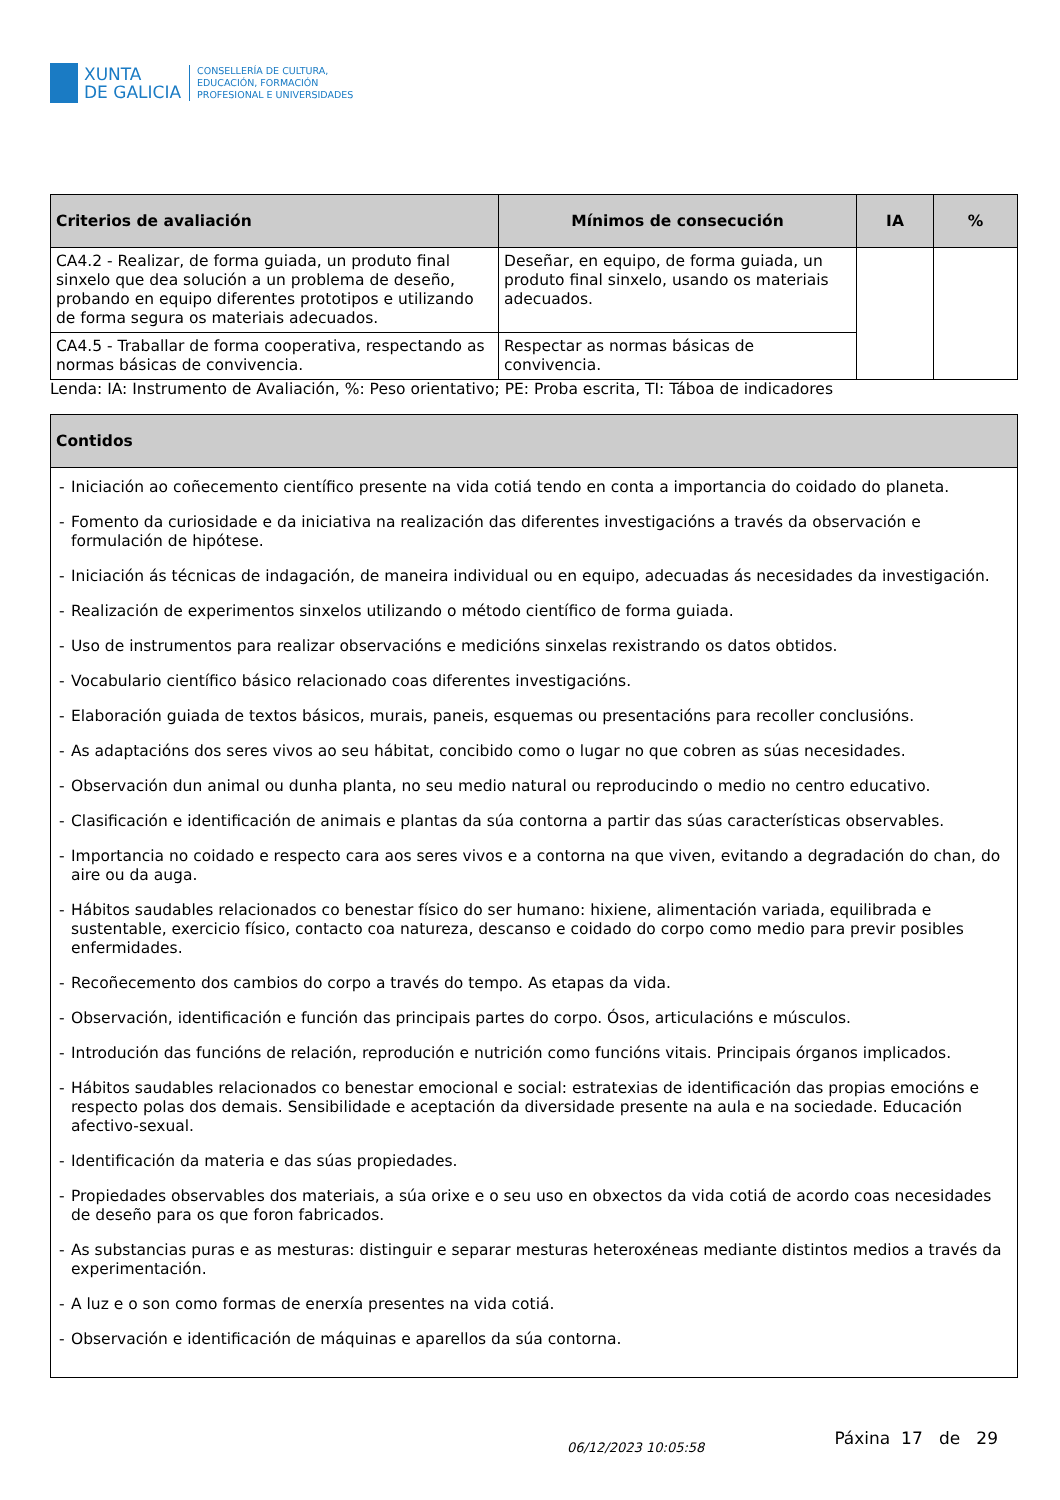XUNTA
DE GALICIA
CONSELLERÍA DE CULTURA,
EDUCACIÓN, FORMACIÓN
PROFESIONAL E UNIVERSIDADES
| Criterios de avaliación | Mínimos de consecución | IA | % |
| --- | --- | --- | --- |
| CA4.2 - Realizar, de forma guiada, un produto final sinxelo que dea solución a un problema de deseño, probando en equipo diferentes prototipos e utilizando de forma segura os materiais adecuados. | Deseñar, en equipo, de forma guiada, un produto final sinxelo, usando os materiais adecuados. | | |
| CA4.5 - Traballar de forma cooperativa, respectando as normas básicas de convivencia. | Respectar as normas básicas de convivencia. | | |
Lenda: IA: Instrumento de Avaliación, %: Peso orientativo; PE: Proba escrita, TI: Táboa de indicadores
| Contidos |
| --- |
| - Iniciación ao coñecemento científico presente na vida cotiá tendo en conta a importancia do coidado do planeta. - Fomento da curiosidade e da iniciativa na realización das diferentes investigacións a través da observación e formulación de hipótese. - Iniciación ás técnicas de indagación, de maneira individual ou en equipo, adecuadas ás necesidades da investigación. - Realización de experimentos sinxelos utilizando o método científico de forma guiada. - Uso de instrumentos para realizar observacións e medicións sinxelas rexistrando os datos obtidos. - Vocabulario científico básico relacionado coas diferentes investigacións. - Elaboración guiada de textos básicos, murais, paneis, esquemas ou presentacións para recoller conclusións. - As adaptacións dos seres vivos ao seu hábitat, concibido como o lugar no que cobren as súas necesidades. - Observación dun animal ou dunha planta, no seu medio natural ou reproducindo o medio no centro educativo. - Clasificación e identificación de animais e plantas da súa contorna a partir das súas características observables. - Importancia no coidado e respecto cara aos seres vivos e a contorna na que viven, evitando a degradación do chan, do aire ou da auga. - Hábitos saudables relacionados co benestar físico do ser humano: hixiene, alimentación variada, equilibrada e sustentable, exercicio físico, contacto coa natureza, descanso e coidado do corpo como medio para previr posibles enfermidades. - Recoñecemento dos cambios do corpo a través do tempo. As etapas da vida. - Observación, identificación e función das principais partes do corpo. Ósos, articulacións e músculos. - Introdución das funcións de relación, reprodución e nutrición como funcións vitais. Principais órganos implicados. - Hábitos saudables relacionados co benestar emocional e social: estratexias de identificación das propias emocións e respecto polas dos demais. Sensibilidade e aceptación da diversidade presente na aula e na sociedade. Educación afectivo-sexual. - Identificación da materia e das súas propiedades. - Propiedades observables dos materiais, a súa orixe e o seu uso en obxectos da vida cotiá de acordo coas necesidades de deseño para os que foron fabricados. - As substancias puras e as mesturas: distinguir e separar mesturas heteroxéneas mediante distintos medios a través da experimentación. - A luz e o son como formas de enerxía presentes na vida cotiá. - Observación e identificación de máquinas e aparellos da súa contorna. |
06/12/2023 10:05:58 Páxina 17 de 29